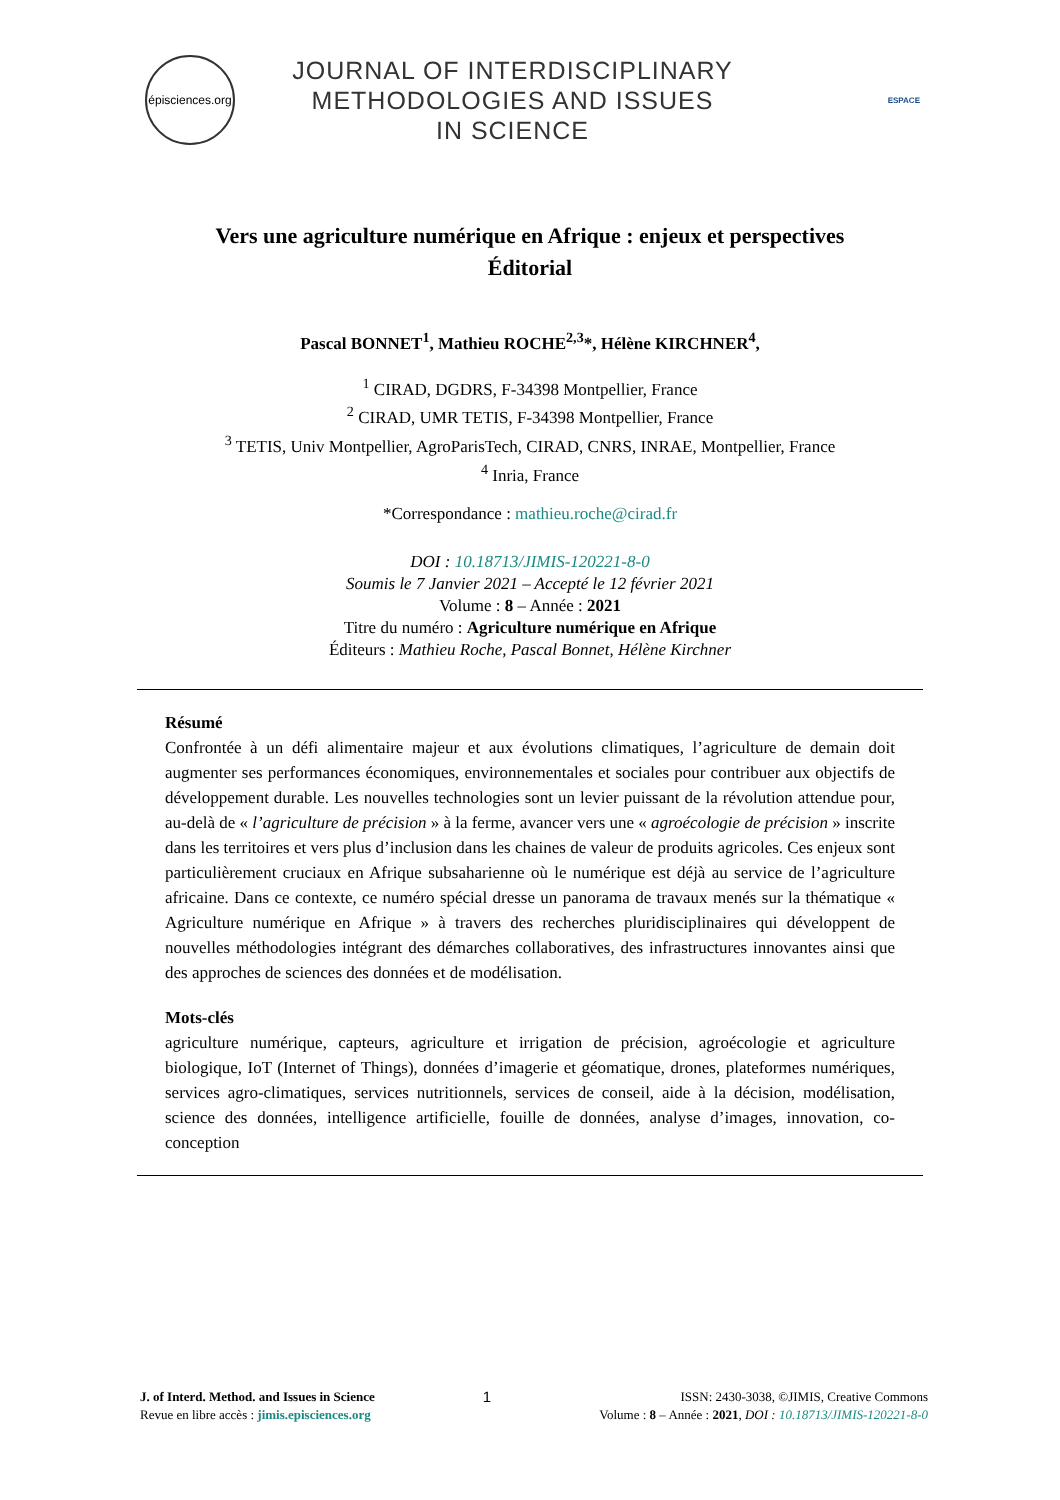épisciences.org
JOURNAL OF INTERDISCIPLINARY
METHODOLOGIES AND ISSUES
IN SCIENCE
ESPACE
Vers une agriculture numérique en Afrique : enjeux et perspectives
Éditorial
Pascal BONNET<sup>1</sup>, Mathieu ROCHE<sup>2,3</sup>*, Hélène KIRCHNER<sup>4</sup>,
<sup>1</sup> CIRAD, DGDRS, F-34398 Montpellier, France
<sup>2</sup> CIRAD, UMR TETIS, F-34398 Montpellier, France
<sup>3</sup> TETIS, Univ Montpellier, AgroParisTech, CIRAD, CNRS, INRAE, Montpellier, France
<sup>4</sup> Inria, France
*Correspondance : mathieu.roche@cirad.fr
DOI : 10.18713/JIMIS-120221-8-0
Soumis le 7 Janvier 2021 – Accepté le 12 février 2021
Volume : 8 – Année : 2021
Titre du numéro : Agriculture numérique en Afrique
Éditeurs : Mathieu Roche, Pascal Bonnet, Hélène Kirchner
Résumé
Confrontée à un défi alimentaire majeur et aux évolutions climatiques, l’agriculture de demain doit augmenter ses performances économiques, environnementales et sociales pour contribuer aux objectifs de développement durable. Les nouvelles technologies sont un levier puissant de la révolution attendue pour, au-delà de « l’agriculture de précision » à la ferme, avancer vers une « agroécologie de précision » inscrite dans les territoires et vers plus d’inclusion dans les chaines de valeur de produits agricoles. Ces enjeux sont particulièrement cruciaux en Afrique subsaharienne où le numérique est déjà au service de l’agriculture africaine. Dans ce contexte, ce numéro spécial dresse un panorama de travaux menés sur la thématique « Agriculture numérique en Afrique » à travers des recherches pluridisciplinaires qui développent de nouvelles méthodologies intégrant des démarches collaboratives, des infrastructures innovantes ainsi que des approches de sciences des données et de modélisation.
Mots-clés
agriculture numérique, capteurs, agriculture et irrigation de précision, agroécologie et agriculture biologique, IoT (Internet of Things), données d’imagerie et géomatique, drones, plateformes numériques, services agro-climatiques, services nutritionnels, services de conseil, aide à la décision, modélisation, science des données, intelligence artificielle, fouille de données, analyse d’images, innovation, co-conception
J. of Interd. Method. and Issues in Science
Revue en libre accès : jimis.episciences.org
1
ISSN: 2430-3038, ©JIMIS, Creative Commons
Volume : 8 – Année : 2021, DOI : 10.18713/JIMIS-120221-8-0